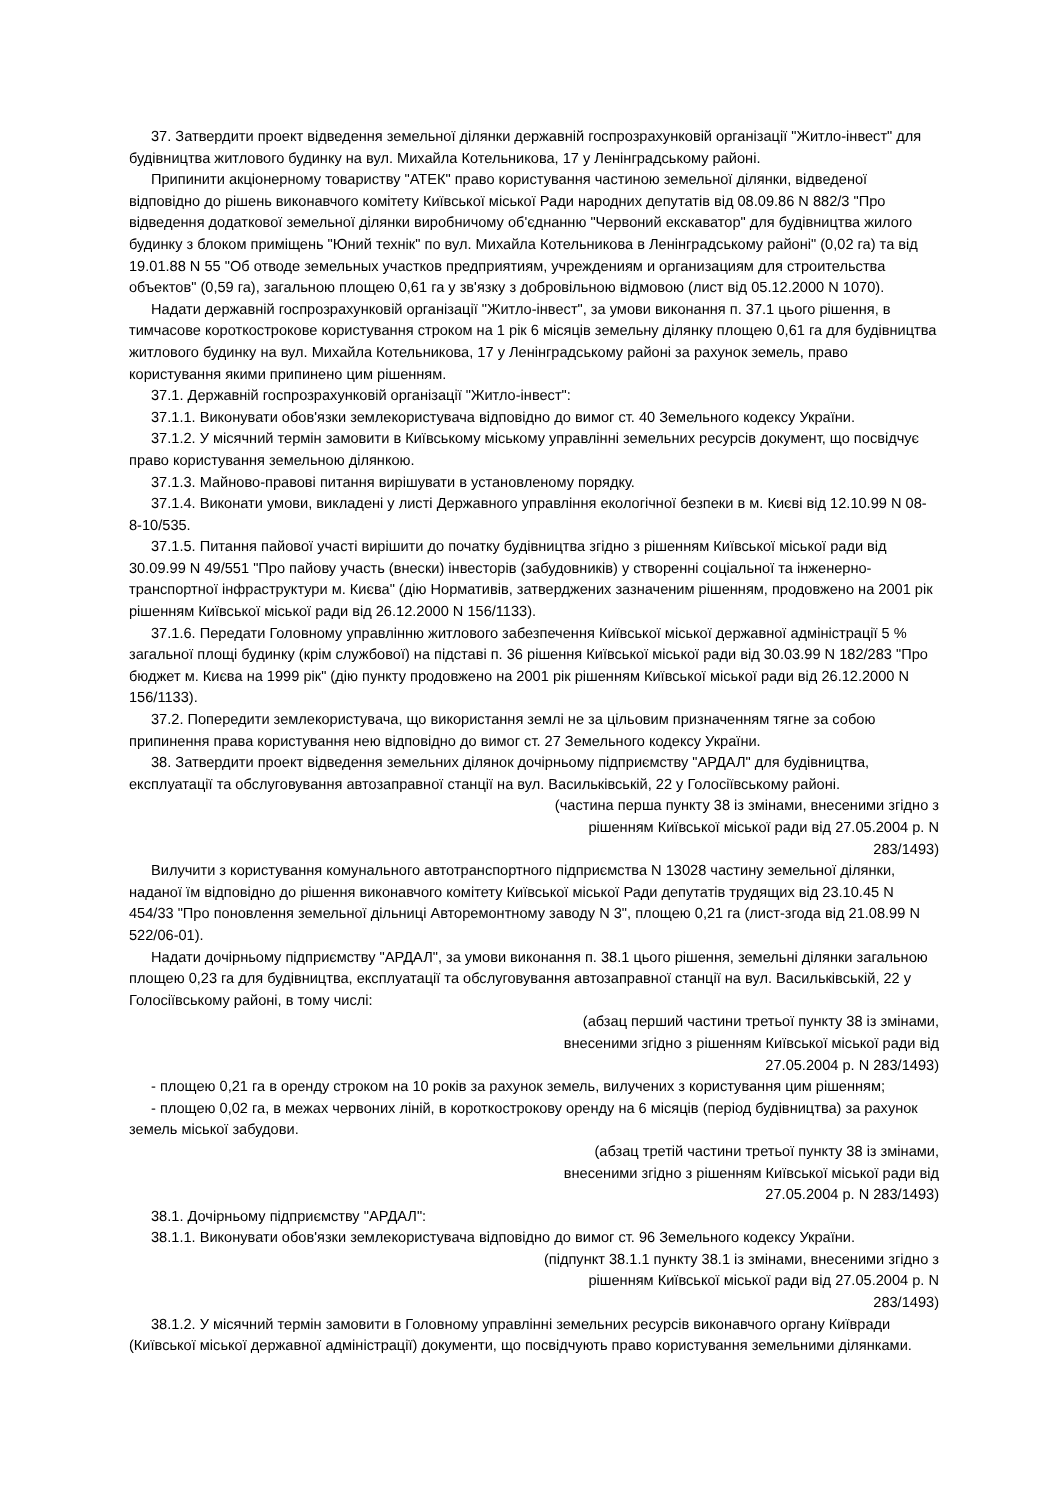37. Затвердити проект відведення земельної ділянки державній госпрозрахунковій організації "Житло-інвест" для будівництва житлового будинку на вул. Михайла Котельникова, 17 у Ленінградському районі.
Припинити акціонерному товариству "АТЕК" право користування частиною земельної ділянки, відведеної відповідно до рішень виконавчого комітету Київської міської Ради народних депутатів від 08.09.86 N 882/3 "Про відведення додаткової земельної ділянки виробничому об'єднанню "Червоний екскаватор" для будівництва жилого будинку з блоком приміщень "Юний технік" по вул. Михайла Котельникова в Ленінградському районі" (0,02 га) та від 19.01.88 N 55 "Об отводе земельных участков предприятиям, учреждениям и организациям для строительства объектов" (0,59 га), загальною площею 0,61 га у зв'язку з добровільною відмовою (лист від 05.12.2000 N 1070).
Надати державній госпрозрахунковій організації "Житло-інвест", за умови виконання п. 37.1 цього рішення, в тимчасове короткострокове користування строком на 1 рік 6 місяців земельну ділянку площею 0,61 га для будівництва житлового будинку на вул. Михайла Котельникова, 17 у Ленінградському районі за рахунок земель, право користування якими припинено цим рішенням.
37.1. Державній госпрозрахунковій організації "Житло-інвест":
37.1.1. Виконувати обов'язки землекористувача відповідно до вимог ст. 40 Земельного кодексу України.
37.1.2. У місячний термін замовити в Київському міському управлінні земельних ресурсів документ, що посвідчує право користування земельною ділянкою.
37.1.3. Майново-правові питання вирішувати в установленому порядку.
37.1.4. Виконати умови, викладені у листі Державного управління екологічної безпеки в м. Києві від 12.10.99 N 08-8-10/535.
37.1.5. Питання пайової участі вирішити до початку будівництва згідно з рішенням Київської міської ради від 30.09.99 N 49/551 "Про пайову участь (внески) інвесторів (забудовників) у створенні соціальної та інженерно-транспортної інфраструктури м. Києва" (дію Нормативів, затверджених зазначеним рішенням, продовжено на 2001 рік рішенням Київської міської ради від 26.12.2000 N 156/1133).
37.1.6. Передати Головному управлінню житлового забезпечення Київської міської державної адміністрації 5 % загальної площі будинку (крім службової) на підставі п. 36 рішення Київської міської ради від 30.03.99 N 182/283 "Про бюджет м. Києва на 1999 рік" (дію пункту продовжено на 2001 рік рішенням Київської міської ради від 26.12.2000 N 156/1133).
37.2. Попередити землекористувача, що використання землі не за цільовим призначенням тягне за собою припинення права користування нею відповідно до вимог ст. 27 Земельного кодексу України.
38. Затвердити проект відведення земельних ділянок дочірньому підприємству "АРДАЛ" для будівництва, експлуатації та обслуговування автозаправної станції на вул. Васильківській, 22 у Голосіївському районі.
(частина перша пункту 38 із змінами, внесеними згідно з рішенням Київської міської ради від 27.05.2004 р. N 283/1493)
Вилучити з користування комунального автотранспортного підприємства N 13028 частину земельної ділянки, наданої їм відповідно до рішення виконавчого комітету Київської міської Ради депутатів трудящих від 23.10.45 N 454/33 "Про поновлення земельної дільниці Авторемонтному заводу N 3", площею 0,21 га (лист-згода від 21.08.99 N 522/06-01).
Надати дочірньому підприємству "АРДАЛ", за умови виконання п. 38.1 цього рішення, земельні ділянки загальною площею 0,23 га для будівництва, експлуатації та обслуговування автозаправної станції на вул. Васильківській, 22 у Голосіївському районі, в тому числі:
(абзац перший частини третьої пункту 38 із змінами, внесеними згідно з рішенням Київської міської ради від 27.05.2004 р. N 283/1493)
- площею 0,21 га в оренду строком на 10 років за рахунок земель, вилучених з користування цим рішенням;
- площею 0,02 га, в межах червоних ліній, в короткострокову оренду на 6 місяців (період будівництва) за рахунок земель міської забудови.
(абзац третій частини третьої пункту 38 із змінами, внесеними згідно з рішенням Київської міської ради від 27.05.2004 р. N 283/1493)
38.1. Дочірньому підприємству "АРДАЛ":
38.1.1. Виконувати обов'язки землекористувача відповідно до вимог ст. 96 Земельного кодексу України.
(підпункт 38.1.1 пункту 38.1 із змінами, внесеними згідно з рішенням Київської міської ради від 27.05.2004 р. N 283/1493)
38.1.2. У місячний термін замовити в Головному управлінні земельних ресурсів виконавчого органу Київради (Київської міської державної адміністрації) документи, що посвідчують право користування земельними ділянками.